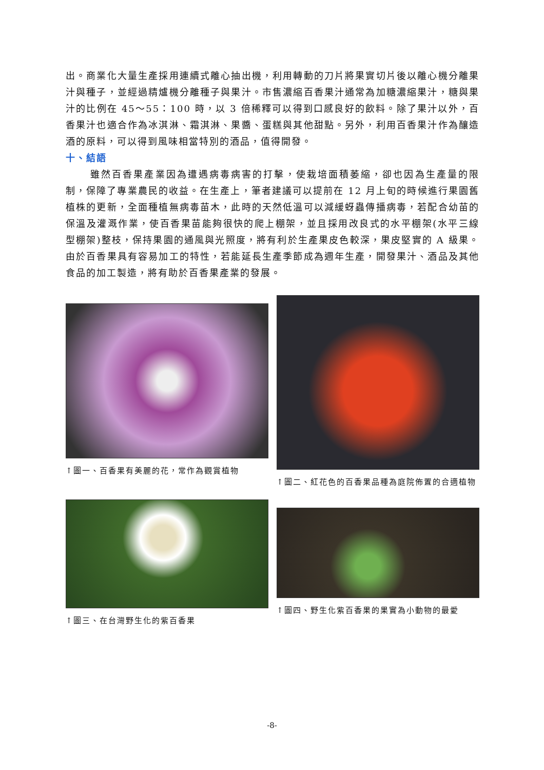出。商業化大量生產採用連續式離心抽出機，利用轉動的刀片將果實切片後以離心機分離果汁與種子，並經過精爐機分離種子與果汁。市售濃縮百香果汁通常為加糖濃縮果汁，糖與果汁的比例在 45～55：100 時，以 3 倍稀釋可以得到口感良好的飲料。除了果汁以外，百香果汁也適合作為冰淇淋、霜淇淋、果醬、蛋糕與其他甜點。另外，利用百香果汁作為釀造酒的原料，可以得到風味相當特別的酒品，值得開發。
十、結語
雖然百香果產業因為遭遇病毒病害的打擊，使栽培面積萎縮，卻也因為生產量的限制，保障了專業農民的收益。在生產上，筆者建議可以提前在 12 月上旬的時候進行果園舊植株的更新，全面種植無病毒苗木，此時的天然低溫可以減緩蚜蟲傳播病毒，若配合幼苗的保溫及灌溉作業，使百香果苗能夠很快的爬上棚架，並且採用改良式的水平棚架(水平三線型棚架)整枝，保持果園的通風與光照度，將有利於生產果皮色較深，果皮堅實的 A 級果。由於百香果具有容易加工的特性，若能延長生產季節成為週年生產，開發果汁、酒品及其他食品的加工製造，將有助於百香果產業的發展。
↑圖一、百香果有美麗的花，常作為觀賞植物
↑圖二、紅花色的百香果品種為庭院佈置的合適植物
↑圖三、在台灣野生化的紫百香果
↑圖四、野生化紫百香果的果實為小動物的最愛
-8-